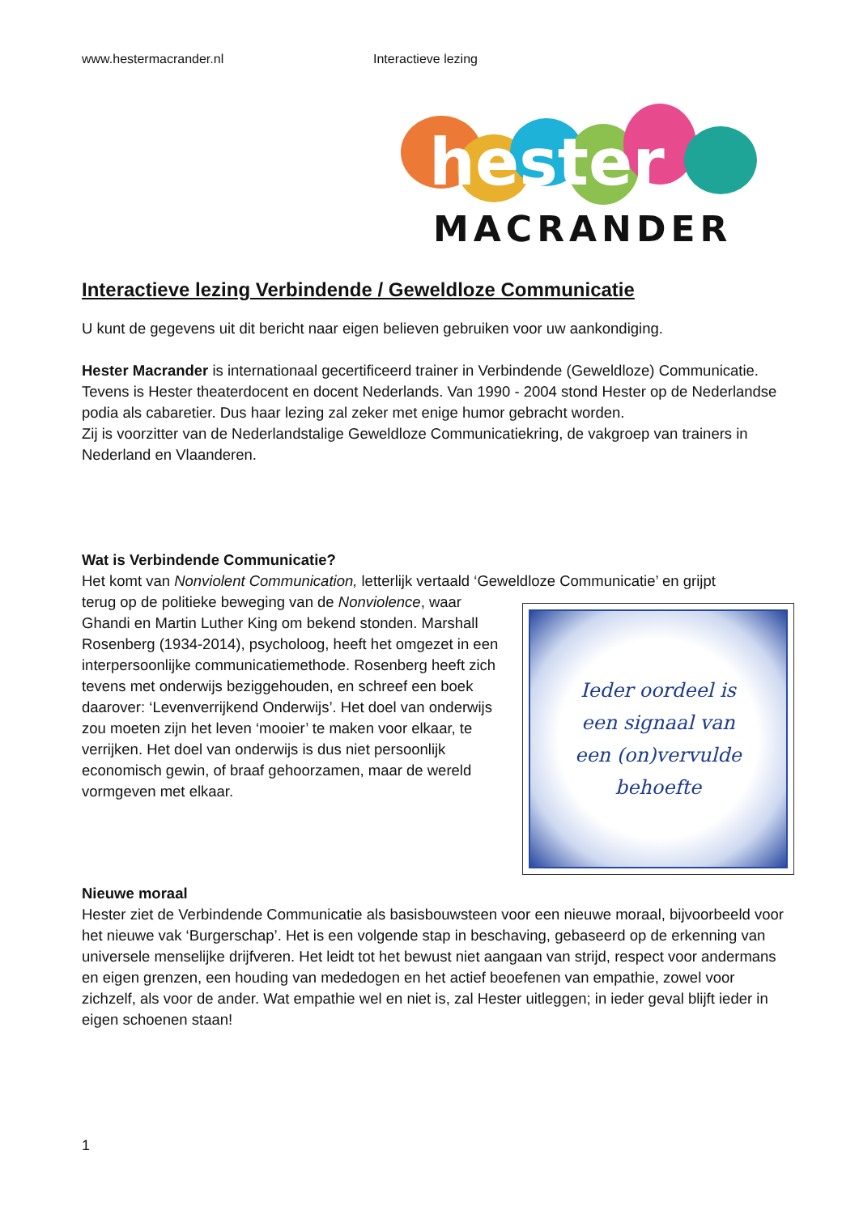www.hestermacrander.nl Interactieve lezing
hester
MACRANDER
Interactieve lezing Verbindende / Geweldloze Communicatie
U kunt de gegevens uit dit bericht naar eigen believen gebruiken voor uw aankondiging.
Hester Macrander is internationaal gecertificeerd trainer in Verbindende (Geweldloze) Communicatie. Tevens is Hester theaterdocent en docent Nederlands. Van 1990 - 2004 stond Hester op de Nederlandse podia als cabaretier. Dus haar lezing zal zeker met enige humor gebracht worden.
Zij is voorzitter van de Nederlandstalige Geweldloze Communicatiekring, de vakgroep van trainers in Nederland en Vlaanderen.
Wat is Verbindende Communicatie?
Het komt van Nonviolent Communication, letterlijk vertaald ‘Geweldloze Communicatie’ en grijpt
Ieder oordeel is
een signaal van
een (on)vervulde
behoefte
terug op de politieke beweging van de Nonviolence, waar Ghandi en Martin Luther King om bekend stonden. Marshall Rosenberg (1934-2014), psycholoog, heeft het omgezet in een interpersoonlijke communicatiemethode. Rosenberg heeft zich tevens met onderwijs beziggehouden, en schreef een boek daarover: ‘Levenverrijkend Onderwijs’. Het doel van onderwijs zou moeten zijn het leven ‘mooier’ te maken voor elkaar, te verrijken. Het doel van onderwijs is dus niet persoonlijk economisch gewin, of braaf gehoorzamen, maar de wereld vormgeven met elkaar.
Nieuwe moraal
Hester ziet de Verbindende Communicatie als basisbouwsteen voor een nieuwe moraal, bijvoorbeeld voor het nieuwe vak ‘Burgerschap’. Het is een volgende stap in beschaving, gebaseerd op de erkenning van universele menselijke drijfveren. Het leidt tot het bewust niet aangaan van strijd, respect voor andermans en eigen grenzen, een houding van mededogen en het actief beoefenen van empathie, zowel voor zichzelf, als voor de ander. Wat empathie wel en niet is, zal Hester uitleggen; in ieder geval blijft ieder in eigen schoenen staan!
1